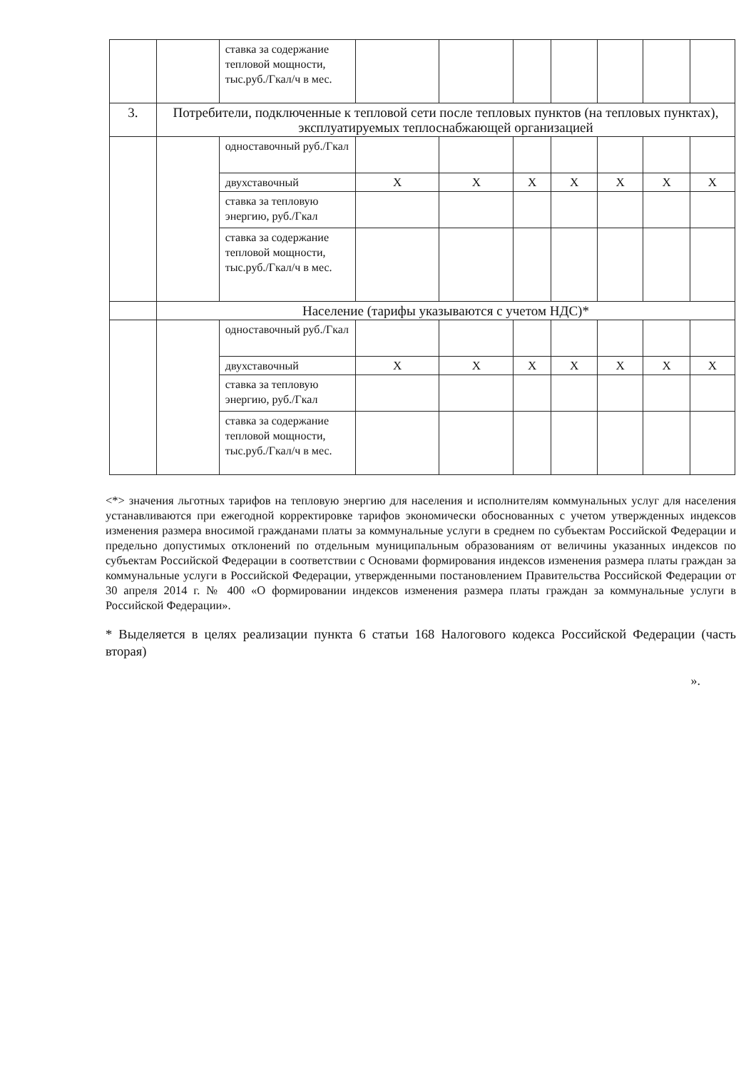| | | ставка за содержание тепловой мощности, тыс.руб./Гкал/ч в мес. | | | | | | | |
| 3. | Потребители, подключенные к тепловой сети после тепловых пунктов (на тепловых пунктах), эксплуатируемых теплоснабжающей организацией | | | | | | | | |
| | | одноставочный руб./Гкал | | | | | | | |
| | | двухставочный | Х | Х | Х | Х | Х | Х | Х |
| | | ставка за тепловую энергию, руб./Гкал | | | | | | | |
| | | ставка за содержание тепловой мощности, тыс.руб./Гкал/ч в мес. | | | | | | | |
| | Население (тарифы указываются с учетом НДС)* | | | | | | | | |
| | | одноставочный руб./Гкал | | | | | | | |
| | | двухставочный | Х | Х | Х | Х | Х | Х | Х |
| | | ставка за тепловую энергию, руб./Гкал | | | | | | | |
| | | ставка за содержание тепловой мощности, тыс.руб./Гкал/ч в мес. | | | | | | | |
<*> значения льготных тарифов на тепловую энергию для населения и исполнителям коммунальных услуг для населения устанавливаются при ежегодной корректировке тарифов экономически обоснованных с учетом утвержденных индексов изменения размера вносимой гражданами платы за коммунальные услуги в среднем по субъектам Российской Федерации и предельно допустимых отклонений по отдельным муниципальным образованиям от величины указанных индексов по субъектам Российской Федерации в соответствии с Основами формирования индексов изменения размера платы граждан за коммунальные услуги в Российской Федерации, утвержденными постановлением Правительства Российской Федерации от 30 апреля 2014 г. № 400 «О формировании индексов изменения размера платы граждан за коммунальные услуги в Российской Федерации».
* Выделяется в целях реализации пункта 6 статьи 168 Налогового кодекса Российской Федерации (часть вторая)
».